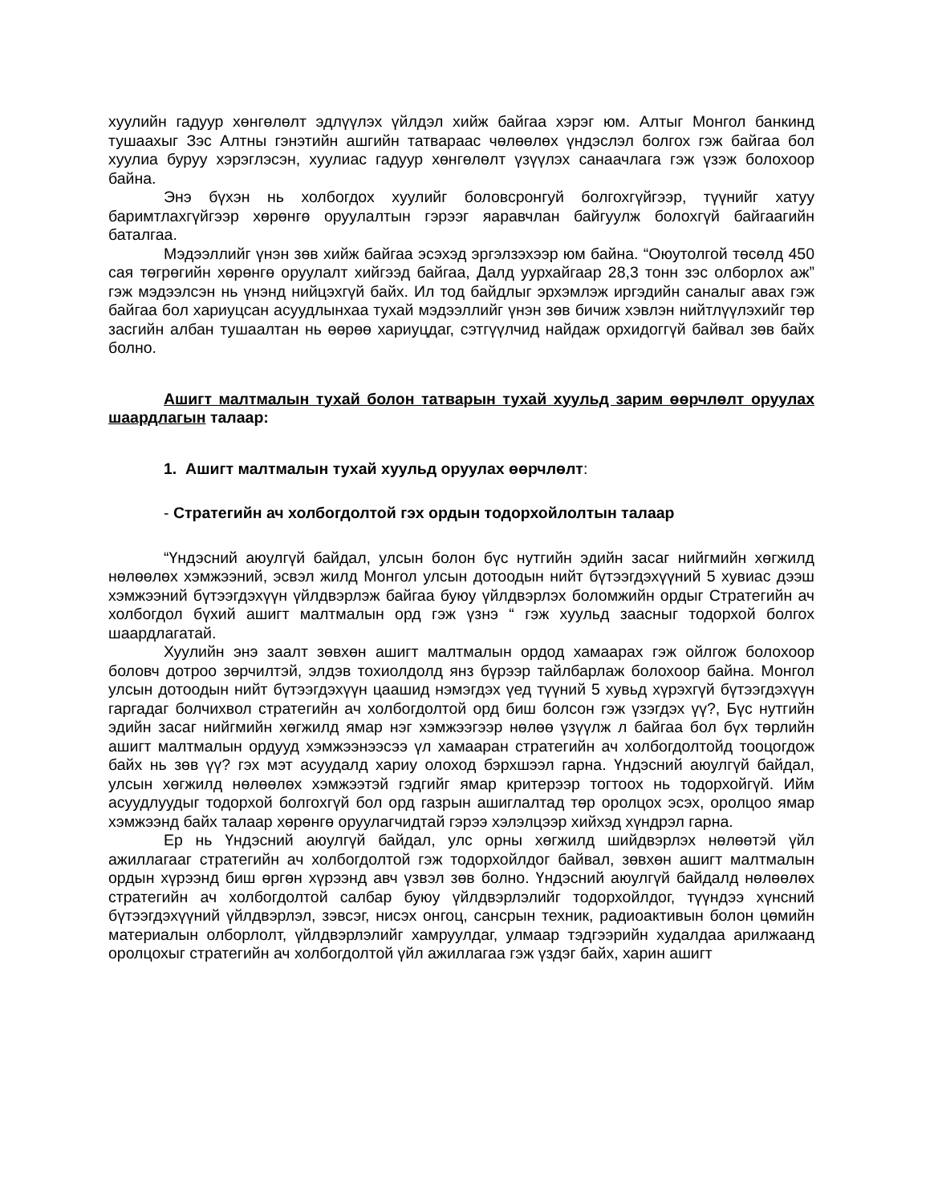хуулийн гадуур хөнгөлөлт эдлүүлэх үйлдэл хийж байгаа хэрэг юм. Алтыг Монгол банкинд тушаахыг Зэс Алтны гэнэтийн ашгийн татвараас чөлөөлөх үндэслэл болгох гэж байгаа бол хуулиа буруу хэрэглэсэн, хуулиас гадуур хөнгөлөлт үзүүлэх санаачлага гэж үзэж болохоор байна.
Энэ бүхэн нь холбогдох хуулийг боловсронгуй болгохгүйгээр, түүнийг хатуу баримтлахгүйгээр хөрөнгө оруулалтын гэрээг яаравчлан байгуулж болохгүй байгаагийн баталгаа.
Мэдээллийг үнэн зөв хийж байгаа эсэхэд эргэлзэхээр юм байна. “Оюутолгой төсөлд 450 сая төгрөгийн хөрөнгө оруулалт хийгээд байгаа, Далд уурхайгаар 28,3 тонн зэс олборлох аж” гэж мэдээлсэн нь үнэнд нийцэхгүй байх. Ил тод байдлыг эрхэмлэж иргэдийн саналыг авах гэж байгаа бол хариуцсан асуудлынхаа тухай мэдээллийг үнэн зөв бичиж хэвлэн нийтлүүлэхийг төр засгийн албан тушаалтан нь өөрөө хариуцдаг, сэтгүүлчид найдаж орхидоггүй байвал зөв байх болно.
Ашигт малтмалын тухай болон татварын тухай хуульд зарим өөрчлөлт оруулах шаардлагын талаар:
1. Ашигт малтмалын тухай хуульд оруулах өөрчлөлт:
- Стратегийн ач холбогдолтой гэх ордын тодорхойлолтын талаар
“Үндэсний аюулгүй байдал, улсын болон бүс нутгийн эдийн засаг нийгмийн хөгжилд нөлөөлөх хэмжээний, эсвэл жилд Монгол улсын дотоодын нийт бүтээгдэхүүний 5 хувиас дээш хэмжээний бүтээгдэхүүн үйлдвэрлэж байгаа буюу үйлдвэрлэх боломжийн ордыг Стратегийн ач холбогдол бүхий ашигт малтмалын орд гэж үзнэ “ гэж хуульд заасныг тодорхой болгох шаардлагатай.
Хуулийн энэ заалт зөвхөн ашигт малтмалын ордод хамаарах гэж ойлгож болохоор боловч дотроо зөрчилтэй, элдэв тохиолдолд янз бүрээр тайлбарлаж болохоор байна. Монгол улсын дотоодын нийт бүтээгдэхүүн цаашид нэмэгдэх үед түүний 5 хувьд хүрэхгүй бүтээгдэхүүн гаргадаг болчихвол стратегийн ач холбогдолтой орд биш болсон гэж үзэгдэх үү?, Бүс нутгийн эдийн засаг нийгмийн хөгжилд ямар нэг хэмжээгээр нөлөө үзүүлж л байгаа бол бүх төрлийн ашигт малтмалын ордууд хэмжээнээсээ үл хамааран стратегийн ач холбогдолтойд тооцогдож байх нь зөв үү? гэх мэт асуудалд хариу олоход бэрхшээл гарна. Үндэсний аюулгүй байдал, улсын хөгжилд нөлөөлөх хэмжээтэй гэдгийг ямар критерээр тогтоох нь тодорхойгүй. Ийм асуудлуудыг тодорхой болгохгүй бол орд газрын ашиглалтад төр оролцох эсэх, оролцоо ямар хэмжээнд байх талаар хөрөнгө оруулагчидтай гэрээ хэлэлцээр хийхэд хүндрэл гарна.
Ер нь Үндэсний аюулгүй байдал, улс орны хөгжилд шийдвэрлэх нөлөөтэй үйл ажиллагааг стратегийн ач холбогдолтой гэж тодорхойлдог байвал, зөвхөн ашигт малтмалын ордын хүрээнд биш өргөн хүрээнд авч үзвэл зөв болно. Үндэсний аюулгүй байдалд нөлөөлөх стратегийн ач холбогдолтой салбар буюу үйлдвэрлэлийг тодорхойлдог, түүндээ хүнсний бүтээгдэхүүний үйлдвэрлэл, зэвсэг, нисэх онгоц, сансрын техник, радиоактивын болон цөмийн материалын олборлолт, үйлдвэрлэлийг хамруулдаг, улмаар тэдгээрийн худалдаа арилжаанд оролцохыг стратегийн ач холбогдолтой үйл ажиллагаа гэж үздэг байх, харин ашигт